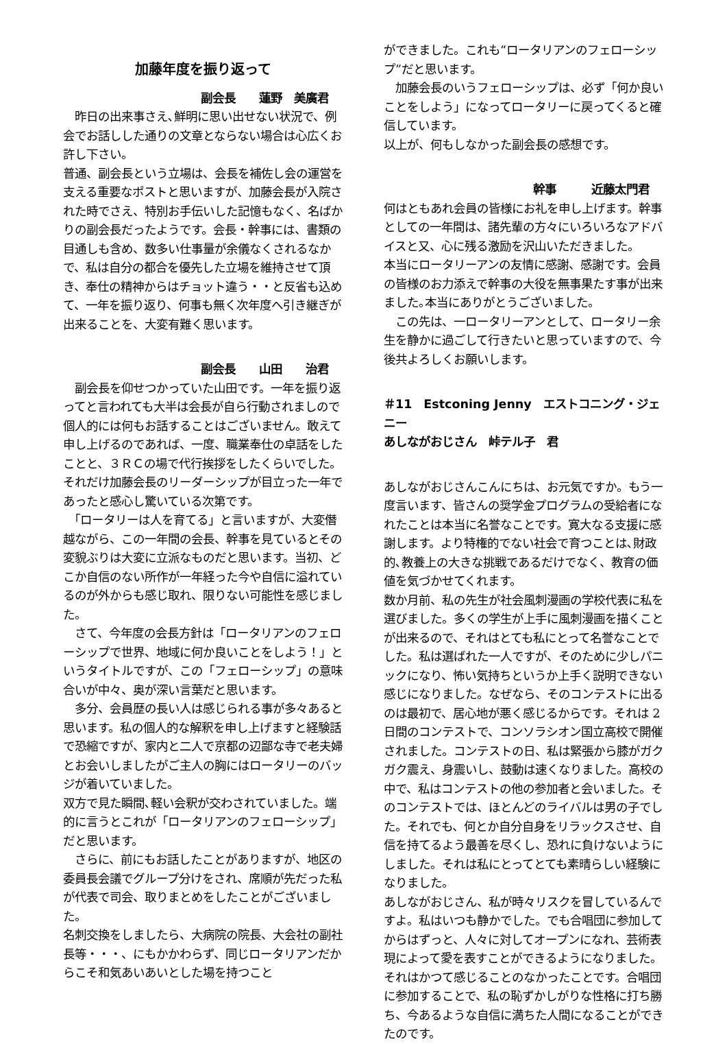加藤年度を振り返って
副会長　　蓮野　美廣君
　昨日の出来事さえ､鮮明に思い出せない状況で、例会でお話しした通りの文章とならない場合は心広くお許し下さい。
普通、副会長という立場は、会長を補佐し会の運営を支える重要なポストと思いますが、加藤会長が入院された時でさえ、特別お手伝いした記憶もなく、名ばかりの副会長だったようです。会長・幹事には、書類の目通しも含め、数多い仕事量が余儀なくされるなかで、私は自分の都合を優先した立場を維持させて頂き、奉仕の精神からはチョット違う・・と反省も込めて、一年を振り返り、何事も無く次年度へ引き継ぎが出来ることを、大変有難く思います。
副会長　　山田　　治君
　副会長を仰せつかっていた山田です。一年を振り返ってと言われても大半は会長が自ら行動されましので個人的には何もお話することはございません。敢えて申し上げるのであれば、一度、職業奉仕の卓話をしたことと、３ＲＣの場で代行挨拶をしたくらいでした。それだけ加藤会長のリーダーシップが目立った一年であったと感心し驚いている次第です。
　「ロータリーは人を育てる」と言いますが、大変僭越ながら、この一年間の会長、幹事を見ているとその変貌ぶりは大変に立派なものだと思います。当初、どこか自信のない所作が一年経った今や自信に溢れているのが外からも感じ取れ、限りない可能性を感じました。
　さて、今年度の会長方針は「ロータリアンのフェローシップで世界、地域に何か良いことをしよう！」というタイトルですが、この「フェローシップ」の意味合いが中々、奥が深い言葉だと思います。
　多分、会員歴の長い人は感じられる事が多々あると思います。私の個人的な解釈を申し上げますと経験話で恐縮ですが、家内と二人で京都の辺鄙な寺で老夫婦とお会いしましたがご主人の胸にはロータリーのバッジが着いていました。
双方で見た瞬間､軽い会釈が交わされていました。端的に言うとこれが「ロータリアンのフェローシップ」だと思います。
　さらに、前にもお話したことがありますが、地区の委員長会議でグループ分けをされ、席順が先だった私が代表で司会、取りまとめをしたことがございました。
名刺交換をしましたら、大病院の院長、大会社の副社長等・・・、にもかかわらず、同じロータリアンだからこそ和気あいあいとした場を持つこと
ができました。これも“ロータリアンのフェローシップ”だと思います。
　加藤会長のいうフェローシップは、必ず「何か良いことをしよう」になってロータリーに戻ってくると確信しています。
以上が、何もしなかった副会長の感想です。
幹事　　　近藤太門君
何はともあれ会員の皆様にお礼を申し上げます。幹事としての一年間は、諸先輩の方々にいろいろなアドバイスと又、心に残る激励を沢山いただきました。
本当にロータリーアンの友情に感謝、感謝です。会員の皆様のお力添えで幹事の大役を無事果たす事が出来ました｡本当にありがとうございました。
　この先は、一ロータリーアンとして、ロータリー余生を静かに過ごして行きたいと思っていますので、今後共よろしくお願いします。
＃11　Estconing Jenny　エストコニング・ジェニー
あしながおじさん　峠テル子　君
あしながおじさんこんにちは、お元気ですか。もう一度言います、皆さんの奨学金プログラムの受給者になれたことは本当に名誉なことです。寛大なる支援に感謝します。より特権的でない社会で育つことは､財政的､教養上の大きな挑戦であるだけでなく、教育の価値を気づかせてくれます。
数か月前、私の先生が社会風刺漫画の学校代表に私を選びました。多くの学生が上手に風刺漫画を描くことが出来るので、それはとても私にとって名誉なことでした。私は選ばれた一人ですが、そのために少しパニックになり、怖い気持ちというか上手く説明できない感じになりました。なぜなら、そのコンテストに出るのは最初で、居心地が悪く感じるからです。それは 2 日間のコンテストで、コンソラシオン国立高校で開催されました。コンテストの日、私は緊張から膝がガクガク震え、身震いし、鼓動は速くなりました。高校の中で、私はコンテストの他の参加者と会いました。そのコンテストでは、ほとんどのライバルは男の子でした。それでも、何とか自分自身をリラックスさせ、自信を持てるよう最善を尽くし、恐れに負けないようにしました。それは私にとってとても素晴らしい経験になりました。
あしながおじさん、私が時々リスクを冒しているんですよ。私はいつも静かでした。でも合唱団に参加してからはずっと、人々に対してオープンになれ、芸術表現によって愛を表すことができるようになりました。それはかつて感じることのなかったことです。合唱団に参加することで、私の恥ずかしがりな性格に打ち勝ち、今あるような自信に満ちた人間になることができたのです。